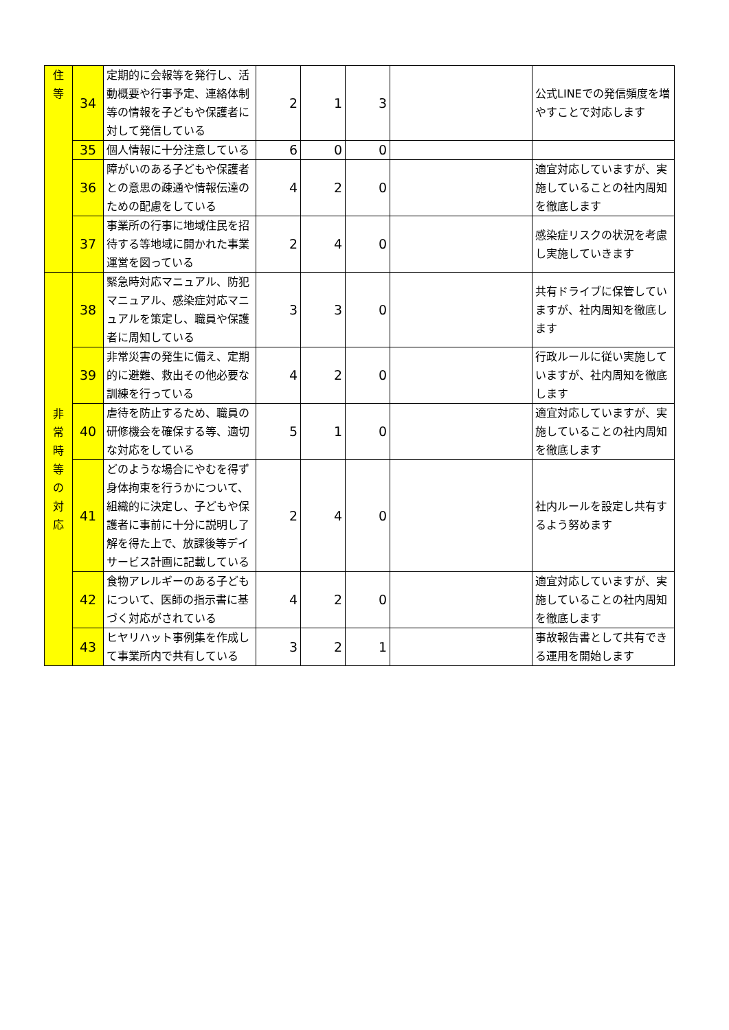| 住 等 | 34 | 定期的に会報等を発行し、活動概要や行事予定、連絡体制等の情報を子どもや保護者に対して発信している | 2 | 1 | 3 | | 公式LINEでの発信頻度を増やすことで対応します |
| | 35 | 個人情報に十分注意している | 6 | 0 | 0 | | |
| | 36 | 障がいのある子どもや保護者との意思の疎通や情報伝達のための配慮をしている | 4 | 2 | 0 | | 適宜対応していますが、実施していることの社内周知を徹底します |
| | 37 | 事業所の行事に地域住民を招待する等地域に開かれた事業運営を図っている | 2 | 4 | 0 | | 感染症リスクの状況を考慮し実施していきます |
| 非 常 時 等 の 対 応 | 38 | 緊急時対応マニュアル、防犯マニュアル、感染症対応マニュアルを策定し、職員や保護者に周知している | 3 | 3 | 0 | | 共有ドライブに保管していますが、社内周知を徹底します |
| | 39 | 非常災害の発生に備え、定期的に避難、救出その他必要な訓練を行っている | 4 | 2 | 0 | | 行政ルールに従い実施していますが、社内周知を徹底します |
| | 40 | 虐待を防止するため、職員の研修機会を確保する等、適切な対応をしている | 5 | 1 | 0 | | 適宜対応していますが、実施していることの社内周知を徹底します |
| | 41 | どのような場合にやむを得ず身体拘束を行うかについて、組織的に決定し、子どもや保護者に事前に十分に説明し了解を得た上で、放課後等デイサービス計画に記載している | 2 | 4 | 0 | | 社内ルールを設定し共有するよう努めます |
| | 42 | 食物アレルギーのある子どもについて、医師の指示書に基づく対応がされている | 4 | 2 | 0 | | 適宜対応していますが、実施していることの社内周知を徹底します |
| | 43 | ヒヤリハット事例集を作成して事業所内で共有している | 3 | 2 | 1 | | 事故報告書として共有できる運用を開始します |